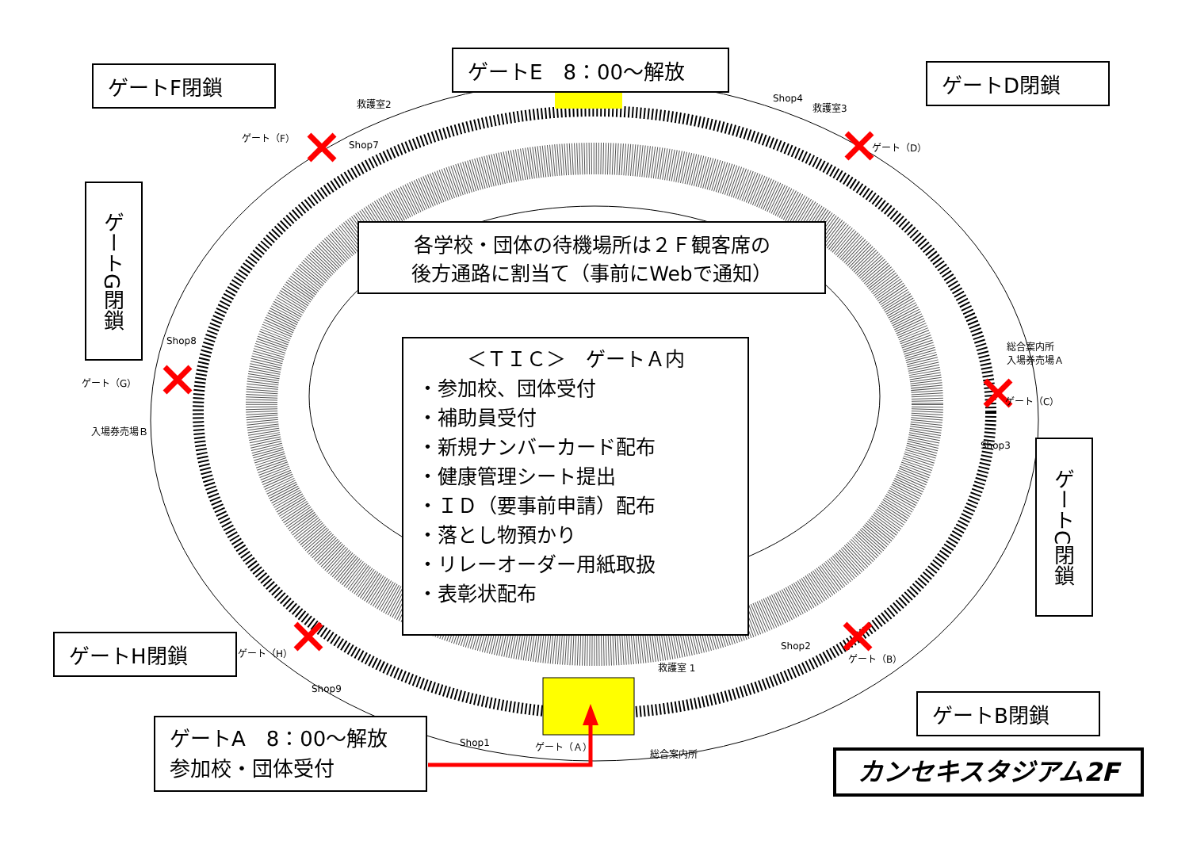ゲートE　8：00～解放
ゲートF閉鎖 ゲートD閉鎖
ゲートG閉鎖
ゲートC閉鎖
各学校・団体の待機場所は２Ｆ観客席の
後方通路に割当て（事前にWebで通知）
＜ＴＩＣ＞　ゲートＡ内
・参加校、団体受付
・補助員受付
・新規ナンバーカード配布
・健康管理シート提出
・ＩＤ（要事前申請）配布
・落とし物預かり
・リレーオーダー用紙取扱
・表彰状配布
ゲートH閉鎖
ゲートB閉鎖
ゲートA　8：00～解放
参加校・団体受付
カンセキスタジアム2F
救護室2 救護室3
Shop7
Shop4
Shop8 総合案内所
入場券売場Ａ
入場券売場Ｂ
Shop3
Shop2
救護室 1
Shop9
Shop1 ゲート（Ａ）
総合案内所
ゲート（F）
ゲート（D）
ゲート（G）
ゲート（C）
ゲート（H） ゲート（B）